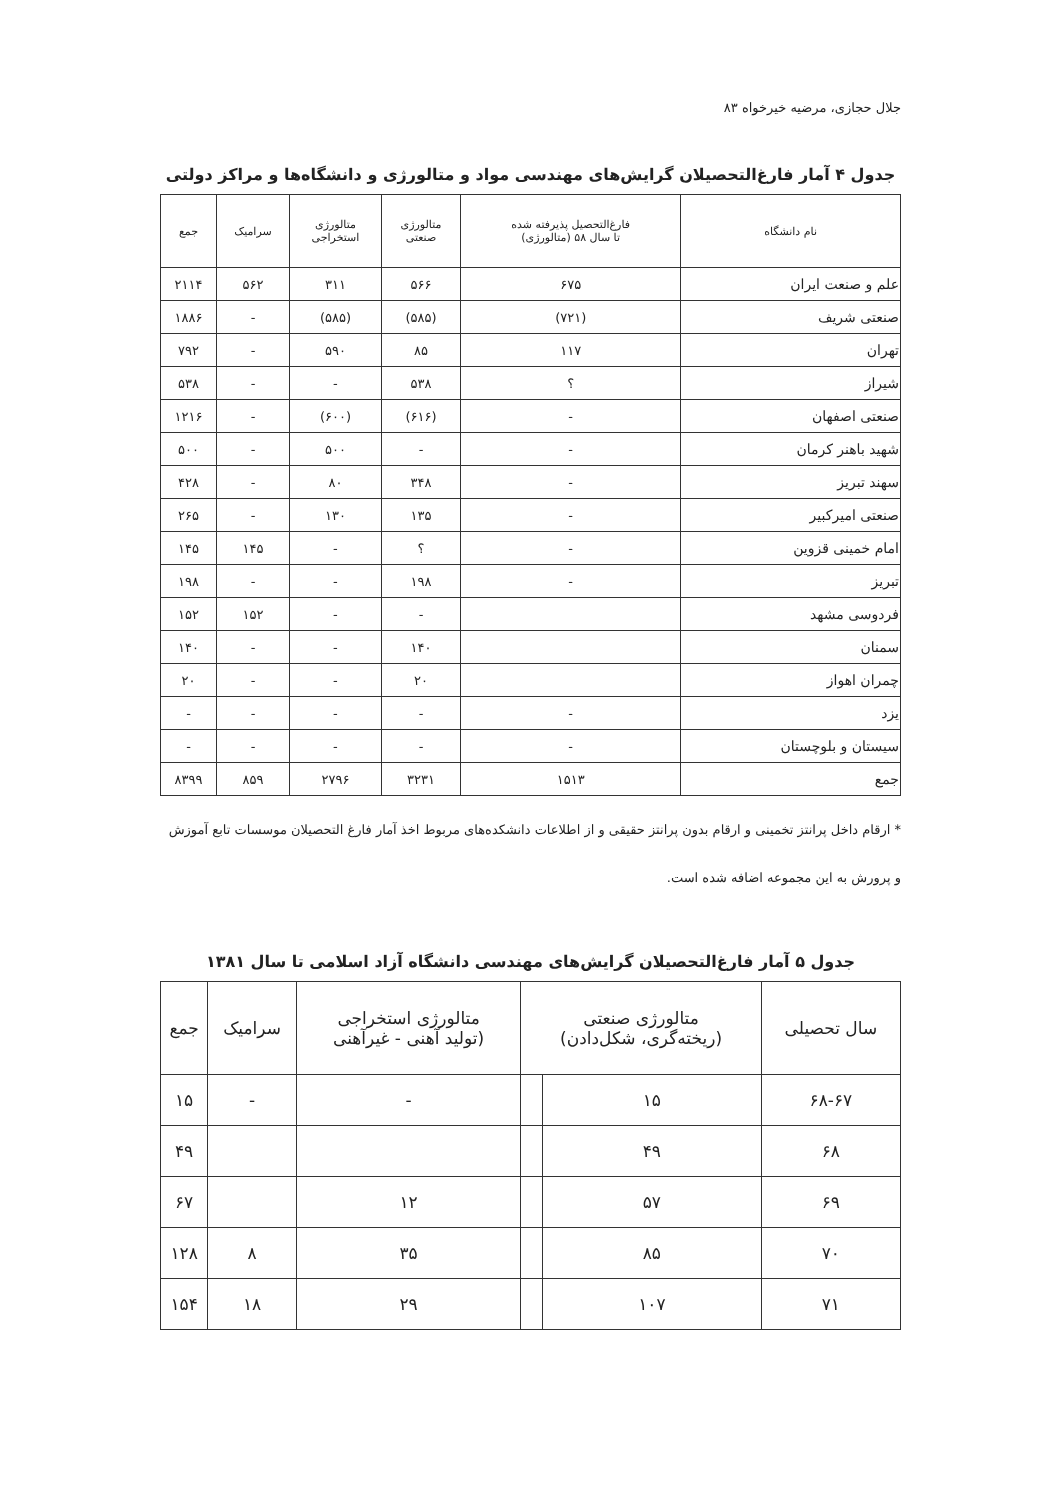جلال حجازی، مرضیه خیرخواه ۸۳
جدول ۴ آمار فارغ‌التحصیلان گرایش‌های مهندسی مواد و متالورژی و دانشگاه‌ها و مراکز دولتی
| نام دانشگاه | فارغ‌التحصیل پذیرفته شده تا سال ۵۸ (متالورژی) | متالورژی صنعتی | متالورژی استخراجی | سرامیک | جمع |
| --- | --- | --- | --- | --- | --- |
| علم و صنعت ایران | ۶۷۵ | ۵۶۶ | ۳۱۱ | ۵۶۲ | ۲۱۱۴ |
| صنعتی شریف | (۷۲۱) | (۵۸۵) | (۵۸۵) | - | ۱۸۸۶ |
| تهران | ۱۱۷ | ۸۵ | ۵۹۰ | - | ۷۹۲ |
| شیراز | ؟ | ۵۳۸ | - | - | ۵۳۸ |
| صنعتی اصفهان | - | (۶۱۶) | (۶۰۰) | - | ۱۲۱۶ |
| شهید باهنر کرمان | - | - | ۵۰۰ | - | ۵۰۰ |
| سهند تبریز | - | ۳۴۸ | ۸۰ | - | ۴۲۸ |
| صنعتی امیرکبیر | - | ۱۳۵ | ۱۳۰ | - | ۲۶۵ |
| امام خمینی قزوین | - | ؟ | - | ۱۴۵ | ۱۴۵ |
| تبریز | - | ۱۹۸ | - | - | ۱۹۸ |
| فردوسی مشهد | | - | - | ۱۵۲ | ۱۵۲ |
| سمنان | | ۱۴۰ | - | - | ۱۴۰ |
| چمران اهواز | | ۲۰ | - | - | ۲۰ |
| یزد | - | - | - | - | - |
| سیستان و بلوچستان | - | - | - | - | - |
| جمع | ۱۵۱۳ | ۳۲۳۱ | ۲۷۹۶ | ۸۵۹ | ۸۳۹۹ |
* ارقام داخل پرانتز تخمینی و ارقام بدون پرانتز حقیقی و از اطلاعات دانشکده‌های مربوط اخذ آمار فارغ التحصیلان موسسات تابع آموزش و پرورش به این مجموعه اضافه شده است.
جدول ۵ آمار فارغ‌التحصیلان گرایش‌های مهندسی دانشگاه آزاد اسلامی تا سال ۱۳۸۱
| سال تحصیلی | متالورژی صنعتی (ریخته‌گری، شکل‌دادن) | | متالورژی استخراجی (تولید آهنی - غیرآهنی | سرامیک | جمع |
| --- | --- | --- | --- | --- | --- |
| ۶۸-۶۷ | ۱۵ | | - | - | ۱۵ |
| ۶۸ | ۴۹ | | | | ۴۹ |
| ۶۹ | ۵۷ | | ۱۲ | | ۶۷ |
| ۷۰ | ۸۵ | | ۳۵ | ۸ | ۱۲۸ |
| ۷۱ | ۱۰۷ | | ۲۹ | ۱۸ | ۱۵۴ |